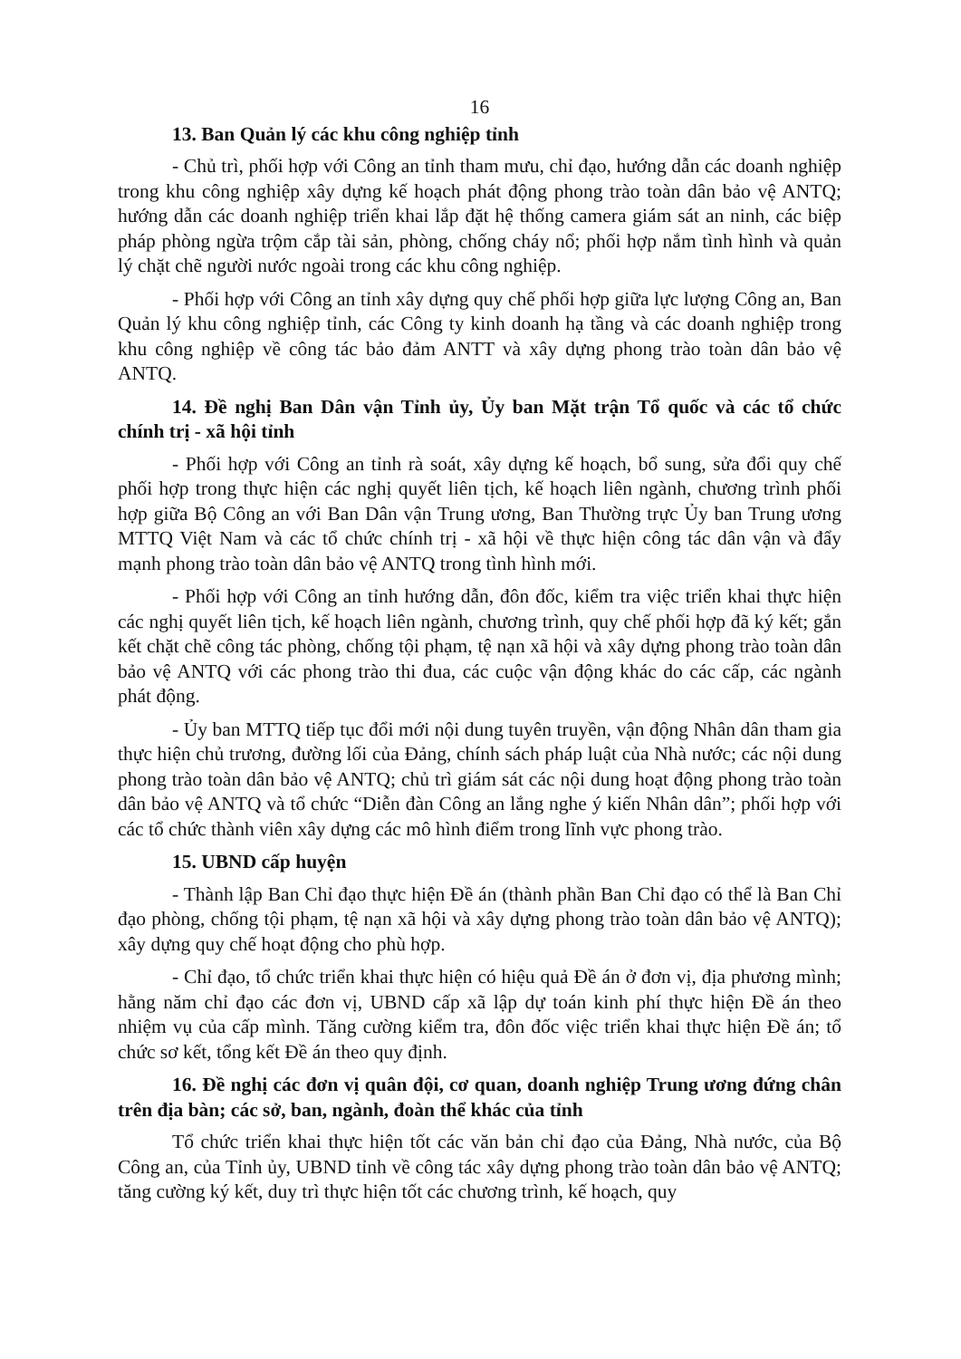16
13. Ban Quản lý các khu công nghiệp tỉnh
- Chủ trì, phối hợp với Công an tỉnh tham mưu, chỉ đạo, hướng dẫn các doanh nghiệp trong khu công nghiệp xây dựng kế hoạch phát động phong trào toàn dân bảo vệ ANTQ; hướng dẫn các doanh nghiệp triển khai lắp đặt hệ thống camera giám sát an ninh, các biệp pháp phòng ngừa trộm cắp tài sản, phòng, chống cháy nổ; phối hợp nắm tình hình và quản lý chặt chẽ người nước ngoài trong các khu công nghiệp.
- Phối hợp với Công an tỉnh xây dựng quy chế phối hợp giữa lực lượng Công an, Ban Quản lý khu công nghiệp tỉnh, các Công ty kinh doanh hạ tầng và các doanh nghiệp trong khu công nghiệp về công tác bảo đảm ANTT và xây dựng phong trào toàn dân bảo vệ ANTQ.
14. Đề nghị Ban Dân vận Tỉnh ủy, Ủy ban Mặt trận Tổ quốc và các tổ chức chính trị - xã hội tỉnh
- Phối hợp với Công an tỉnh rà soát, xây dựng kế hoạch, bổ sung, sửa đổi quy chế phối hợp trong thực hiện các nghị quyết liên tịch, kế hoạch liên ngành, chương trình phối hợp giữa Bộ Công an với Ban Dân vận Trung ương, Ban Thường trực Ủy ban Trung ương MTTQ Việt Nam và các tổ chức chính trị - xã hội về thực hiện công tác dân vận và đẩy mạnh phong trào toàn dân bảo vệ ANTQ trong tình hình mới.
- Phối hợp với Công an tỉnh hướng dẫn, đôn đốc, kiểm tra việc triển khai thực hiện các nghị quyết liên tịch, kế hoạch liên ngành, chương trình, quy chế phối hợp đã ký kết; gắn kết chặt chẽ công tác phòng, chống tội phạm, tệ nạn xã hội và xây dựng phong trào toàn dân bảo vệ ANTQ với các phong trào thi đua, các cuộc vận động khác do các cấp, các ngành phát động.
- Ủy ban MTTQ tiếp tục đổi mới nội dung tuyên truyền, vận động Nhân dân tham gia thực hiện chủ trương, đường lối của Đảng, chính sách pháp luật của Nhà nước; các nội dung phong trào toàn dân bảo vệ ANTQ; chủ trì giám sát các nội dung hoạt động phong trào toàn dân bảo vệ ANTQ và tổ chức “Diễn đàn Công an lắng nghe ý kiến Nhân dân”; phối hợp với các tổ chức thành viên xây dựng các mô hình điểm trong lĩnh vực phong trào.
15. UBND cấp huyện
- Thành lập Ban Chỉ đạo thực hiện Đề án (thành phần Ban Chỉ đạo có thể là Ban Chỉ đạo phòng, chống tội phạm, tệ nạn xã hội và xây dựng phong trào toàn dân bảo vệ ANTQ); xây dựng quy chế hoạt động cho phù hợp.
- Chỉ đạo, tổ chức triển khai thực hiện có hiệu quả Đề án ở đơn vị, địa phương mình; hằng năm chỉ đạo các đơn vị, UBND cấp xã lập dự toán kinh phí thực hiện Đề án theo nhiệm vụ của cấp mình. Tăng cường kiểm tra, đôn đốc việc triển khai thực hiện Đề án; tổ chức sơ kết, tổng kết Đề án theo quy định.
16. Đề nghị các đơn vị quân đội, cơ quan, doanh nghiệp Trung ương đứng chân trên địa bàn; các sở, ban, ngành, đoàn thể khác của tỉnh
Tổ chức triển khai thực hiện tốt các văn bản chỉ đạo của Đảng, Nhà nước, của Bộ Công an, của Tỉnh ủy, UBND tỉnh về công tác xây dựng phong trào toàn dân bảo vệ ANTQ; tăng cường ký kết, duy trì thực hiện tốt các chương trình, kế hoạch, quy